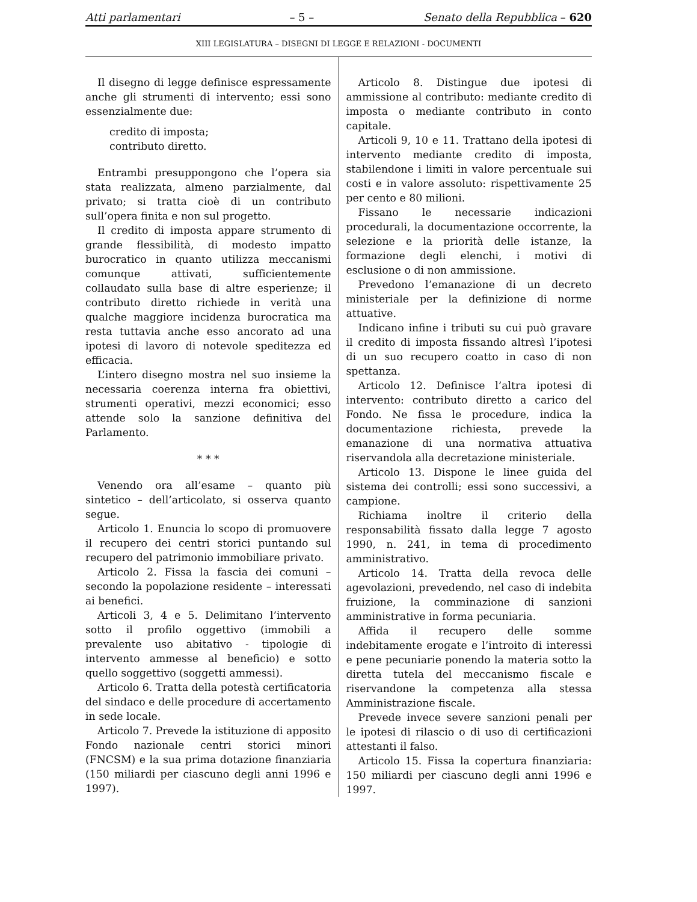Atti parlamentari – 5 – Senato della Repubblica – 620
XIII LEGISLATURA – DISEGNI DI LEGGE E RELAZIONI - DOCUMENTI
Il disegno di legge definisce espressamente anche gli strumenti di intervento; essi sono essenzialmente due:
credito di imposta;
contributo diretto.
Entrambi presuppongono che l’opera sia stata realizzata, almeno parzialmente, dal privato; si tratta cioè di un contributo sull’opera finita e non sul progetto.
Il credito di imposta appare strumento di grande flessibilità, di modesto impatto burocratico in quanto utilizza meccanismi comunque attivati, sufficientemente collaudato sulla base di altre esperienze; il contributo diretto richiede in verità una qualche maggiore incidenza burocratica ma resta tuttavia anche esso ancorato ad una ipotesi di lavoro di notevole speditezza ed efficacia.
L’intero disegno mostra nel suo insieme la necessaria coerenza interna fra obiettivi, strumenti operativi, mezzi economici; esso attende solo la sanzione definitiva del Parlamento.
* * *
Venendo ora all’esame – quanto più sintetico – dell’articolato, si osserva quanto segue.
Articolo 1. Enuncia lo scopo di promuovere il recupero dei centri storici puntando sul recupero del patrimonio immobiliare privato.
Articolo 2. Fissa la fascia dei comuni – secondo la popolazione residente – interessati ai benefici.
Articoli 3, 4 e 5. Delimitano l’intervento sotto il profilo oggettivo (immobili a prevalente uso abitativo - tipologie di intervento ammesse al beneficio) e sotto quello soggettivo (soggetti ammessi).
Articolo 6. Tratta della potestà certificatoria del sindaco e delle procedure di accertamento in sede locale.
Articolo 7. Prevede la istituzione di apposito Fondo nazionale centri storici minori (FNCSM) e la sua prima dotazione finanziaria (150 miliardi per ciascuno degli anni 1996 e 1997).
Articolo 8. Distingue due ipotesi di ammissione al contributo: mediante credito di imposta o mediante contributo in conto capitale.
Articoli 9, 10 e 11. Trattano della ipotesi di intervento mediante credito di imposta, stabilendone i limiti in valore percentuale sui costi e in valore assoluto: rispettivamente 25 per cento e 80 milioni.
Fissano le necessarie indicazioni procedurali, la documentazione occorrente, la selezione e la priorità delle istanze, la formazione degli elenchi, i motivi di esclusione o di non ammissione.
Prevedono l’emanazione di un decreto ministeriale per la definizione di norme attuative.
Indicano infine i tributi su cui può gravare il credito di imposta fissando altresì l’ipotesi di un suo recupero coatto in caso di non spettanza.
Articolo 12. Definisce l’altra ipotesi di intervento: contributo diretto a carico del Fondo. Ne fissa le procedure, indica la documentazione richiesta, prevede la emanazione di una normativa attuativa riservandola alla decretazione ministeriale.
Articolo 13. Dispone le linee guida del sistema dei controlli; essi sono successivi, a campione.
Richiama inoltre il criterio della responsabilità fissato dalla legge 7 agosto 1990, n. 241, in tema di procedimento amministrativo.
Articolo 14. Tratta della revoca delle agevolazioni, prevedendo, nel caso di indebita fruizione, la comminazione di sanzioni amministrative in forma pecuniaria.
Affida il recupero delle somme indebitamente erogate e l’introito di interessi e pene pecuniarie ponendo la materia sotto la diretta tutela del meccanismo fiscale e riservandone la competenza alla stessa Amministrazione fiscale.
Prevede invece severe sanzioni penali per le ipotesi di rilascio o di uso di certificazioni attestanti il falso.
Articolo 15. Fissa la copertura finanziaria: 150 miliardi per ciascuno degli anni 1996 e 1997.